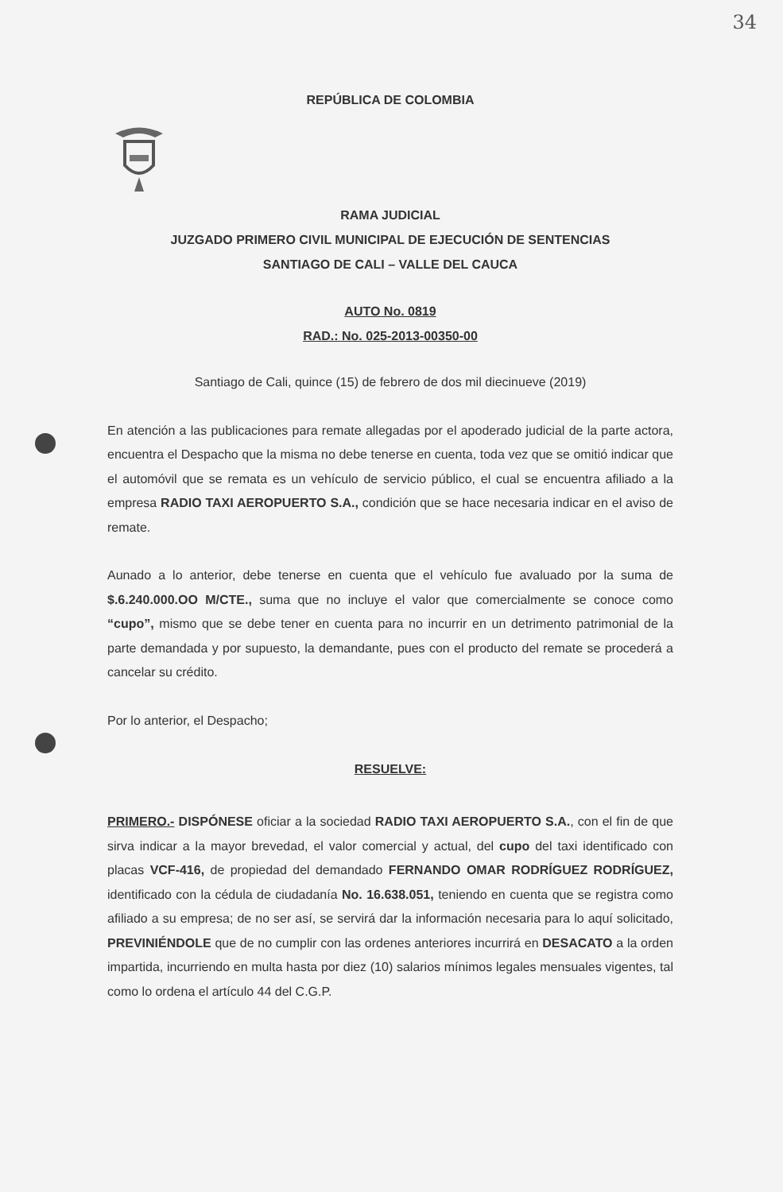34
REPÚBLICA DE COLOMBIA
RAMA JUDICIAL
JUZGADO PRIMERO CIVIL MUNICIPAL DE EJECUCIÓN DE SENTENCIAS
SANTIAGO DE CALI – VALLE DEL CAUCA
AUTO No. 0819
RAD.: No. 025-2013-00350-00
Santiago de Cali, quince (15) de febrero de dos mil diecinueve (2019)
En atención a las publicaciones para remate allegadas por el apoderado judicial de la parte actora, encuentra el Despacho que la misma no debe tenerse en cuenta, toda vez que se omitió indicar que el automóvil que se remata es un vehículo de servicio público, el cual se encuentra afiliado a la empresa RADIO TAXI AEROPUERTO S.A., condición que se hace necesaria indicar en el aviso de remate.
Aunado a lo anterior, debe tenerse en cuenta que el vehículo fue avaluado por la suma de $.6.240.000.OO M/CTE., suma que no incluye el valor que comercialmente se conoce como “cupo”, mismo que se debe tener en cuenta para no incurrir en un detrimento patrimonial de la parte demandada y por supuesto, la demandante, pues con el producto del remate se procederá a cancelar su crédito.
Por lo anterior, el Despacho;
RESUELVE:
PRIMERO.- DISPÓNESE oficiar a la sociedad RADIO TAXI AEROPUERTO S.A., con el fin de que sirva indicar a la mayor brevedad, el valor comercial y actual, del cupo del taxi identificado con placas VCF-416, de propiedad del demandado FERNANDO OMAR RODRÍGUEZ RODRÍGUEZ, identificado con la cédula de ciudadanía No. 16.638.051, teniendo en cuenta que se registra como afiliado a su empresa; de no ser así, se servirá dar la información necesaria para lo aquí solicitado, PREVINIÉNDOLE que de no cumplir con las ordenes anteriores incurrirá en DESACATO a la orden impartida, incurriendo en multa hasta por diez (10) salarios mínimos legales mensuales vigentes, tal como lo ordena el artículo 44 del C.G.P.